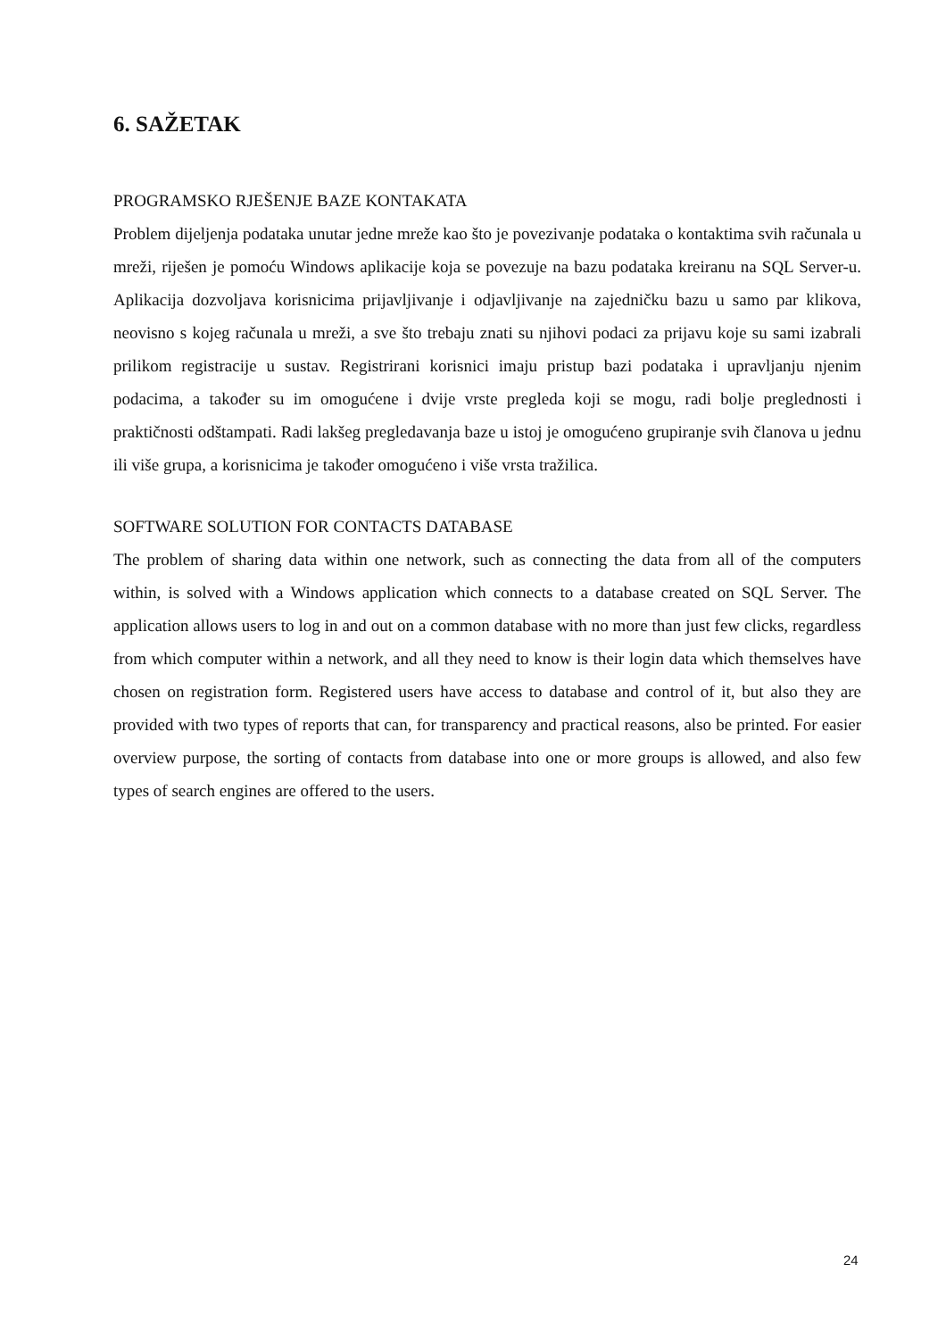6. SAŽETAK
PROGRAMSKO RJEŠENJE BAZE KONTAKATA
Problem dijeljenja podataka unutar jedne mreže kao što je povezivanje podataka o kontaktima svih računala u mreži, riješen je pomoću Windows aplikacije koja se povezuje na bazu podataka kreiranu na SQL Server-u. Aplikacija dozvoljava korisnicima prijavljivanje i odjavljivanje na zajedničku bazu u samo par klikova, neovisno s kojeg računala u mreži, a sve što trebaju znati su njihovi podaci za prijavu koje su sami izabrali prilikom registracije u sustav. Registrirani korisnici imaju pristup bazi podataka i upravljanju njenim podacima, a također su im omogućene i dvije vrste pregleda koji se mogu, radi bolje preglednosti i praktičnosti odštampati. Radi lakšeg pregledavanja baze u istoj je omogućeno grupiranje svih članova u jednu ili više grupa, a korisnicima je također omogućeno i više vrsta tražilica.
SOFTWARE SOLUTION FOR CONTACTS DATABASE
The problem of sharing data within one network, such as connecting the data from all of the computers within, is solved with a Windows application which connects to a database created on SQL Server. The application allows users to log in and out on a common database with no more than just few clicks, regardless from which computer within a network, and all they need to know is their login data which themselves have chosen on registration form. Registered users have access to database and control of it, but also they are provided with two types of reports that can, for transparency and practical reasons, also be printed. For easier overview purpose, the sorting of contacts from database into one or more groups is allowed, and also few types of search engines are offered to the users.
24